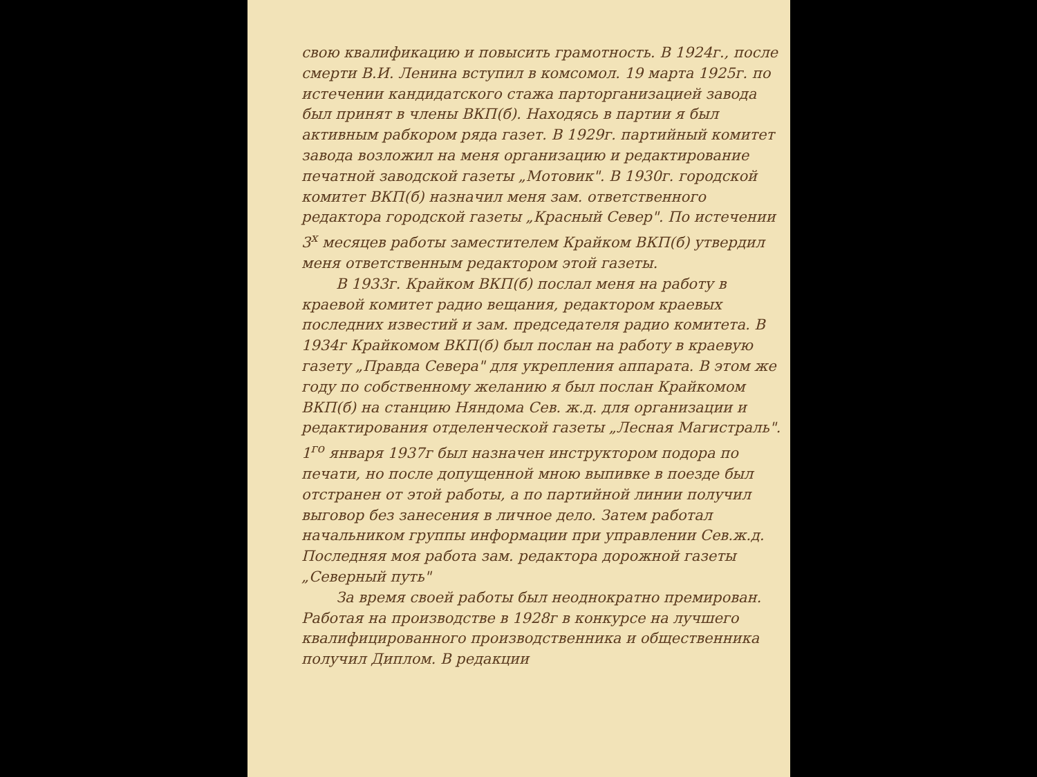свою квалификацию и повысить грамотность. В 1924г., после смерти В.И. Ленина вступил в комсомол. 19 марта 1925г. по истечении кандидатского стажа парторганизацией завода был принят в члены ВКП(б). Находясь в партии я был активным рабкором ряда газет. В 1929г. партийный комитет завода возложил на меня организацию и редактирование печатной заводской газеты „Мотовик". В 1930г. городской комитет ВКП(б) назначил меня зам. ответственного редактора городской газеты „Красный Север". По истечении 3<sup>х</sup> месяцев работы заместителем Крайком ВКП(б) утвердил меня ответственным редактором этой газеты.
В 1933г. Крайком ВКП(б) послал меня на работу в краевой комитет радио вещания, редактором краевых последних известий и зам. председателя радио комитета. В 1934г Крайкомом ВКП(б) был послан на работу в краевую газету „Правда Севера" для укрепления аппарата. В этом же году по собственному желанию я был послан Крайкомом ВКП(б) на станцию Няндома Сев. ж.д. для организации и редактирования отделенческой газеты „Лесная Магистраль". 1<sup>го</sup> января 1937г был назначен инструктором подора по печати, но после допущенной мною выпивке в поезде был отстранен от этой работы, а по партийной линии получил выговор без занесения в личное дело. Затем работал начальником группы информации при управлении Сев.ж.д. Последняя моя работа зам. редактора дорожной газеты „Северный путь"
За время своей работы был неоднократно премирован. Работая на производстве в 1928г в конкурсе на лучшего квалифицированного производственника и общественника получил Диплом. В редакции